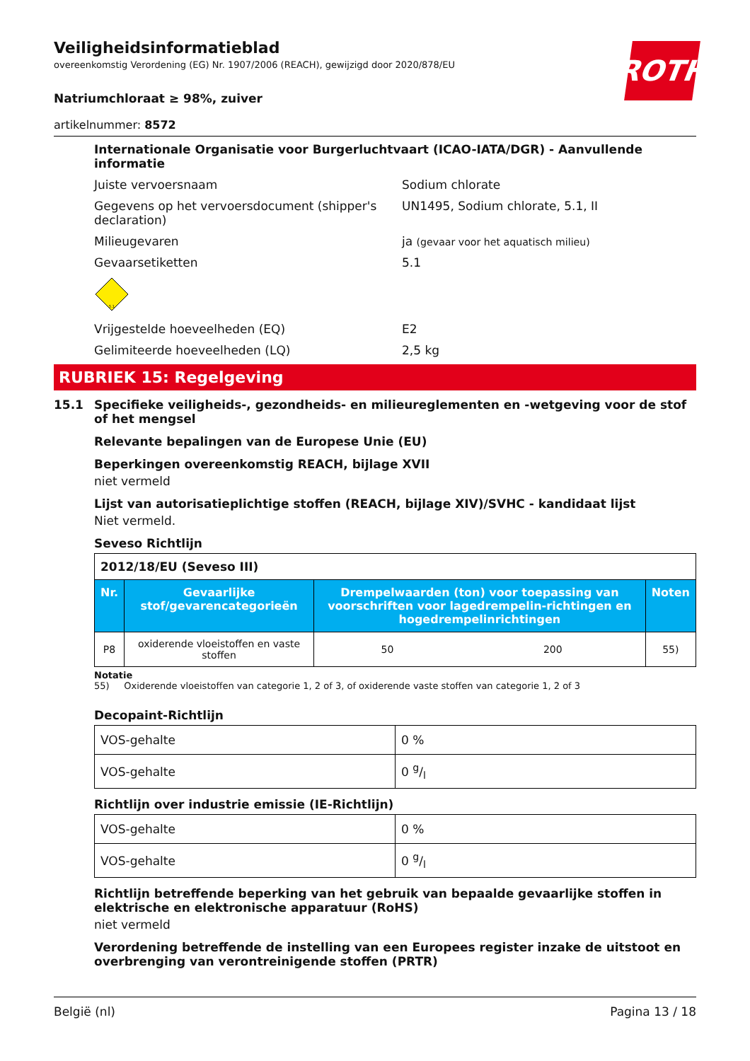Veiligheidsinformatieblad
overeenkomstig Verordening (EG) Nr. 1907/2006 (REACH), gewijzigd door 2020/878/EU
ROTH
Natriumchloraat ≥ 98%, zuiver
artikelnummer: 8572
Internationale Organisatie voor Burgerluchtvaart (ICAO-IATA/DGR) - Aanvullende informatie
Juiste vervoersnaam Sodium chlorate
Gegevens op het vervoersdocument (shipper's declaration)
UN1495, Sodium chlorate, 5.1, II
Milieugevaren ja (gevaar voor het aquatisch milieu)
Gevaarsetiketten 5.1
5.1
Vrijgestelde hoeveelheden (EQ) E2
Gelimiteerde hoeveelheden (LQ) 2,5 kg
RUBRIEK 15: Regelgeving
15.1 Specifieke veiligheids-, gezondheids- en milieureglementen en -wetgeving voor de stof of het mengsel
Relevante bepalingen van de Europese Unie (EU)
Beperkingen overeenkomstig REACH, bijlage XVII
niet vermeld
Lijst van autorisatieplichtige stoffen (REACH, bijlage XIV)/SVHC - kandidaat lijst
Niet vermeld.
Seveso Richtlijn
| 2012/18/EU (Seveso III) | | | | |
| Nr. | Gevaarlijke stof/gevarencategorieën | Drempelwaarden (ton) voor toepassing van voorschriften voor lagedrempelin-richtingen en hogedrempelinrichtingen | | Noten |
| P8 | oxiderende vloeistoffen en vaste stoffen | 50 | 200 | 55) |
Notatie
55) Oxiderende vloeistoffen van categorie 1, 2 of 3, of oxiderende vaste stoffen van categorie 1, 2 of 3
Decopaint-Richtlijn
| VOS-gehalte | 0 % |
| VOS-gehalte | 0 g/l |
Richtlijn over industrie emissie (IE-Richtlijn)
| VOS-gehalte | 0 % |
| VOS-gehalte | 0 g/l |
Richtlijn betreffende beperking van het gebruik van bepaalde gevaarlijke stoffen in elektrische en elektronische apparatuur (RoHS)
niet vermeld
Verordening betreffende de instelling van een Europees register inzake de uitstoot en overbrenging van verontreinigende stoffen (PRTR)
België (nl) Pagina 13 / 18